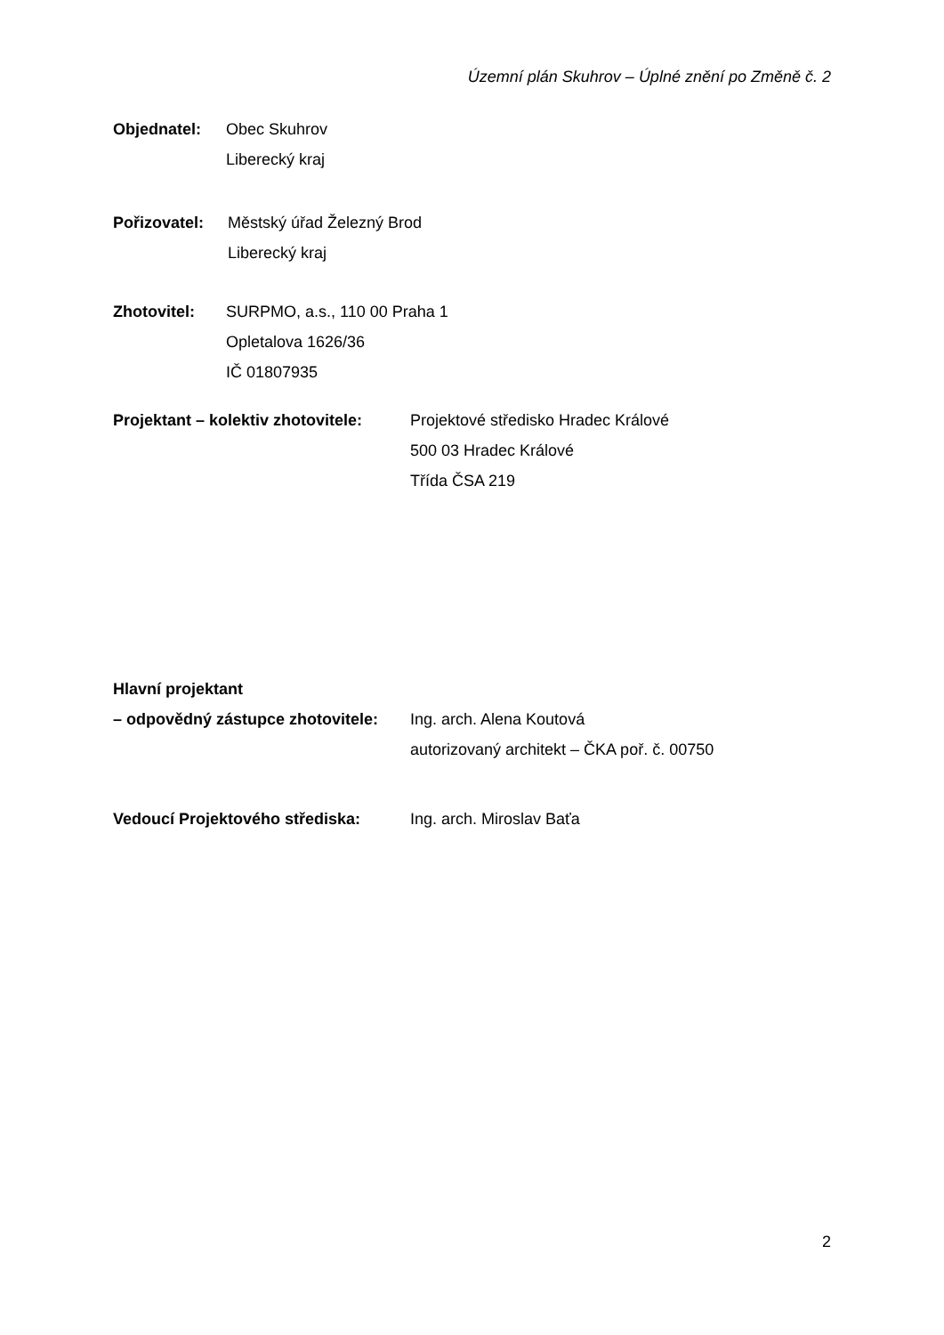Územní plán Skuhrov – Úplné znění po Změně č. 2
Objednatel: Obec Skuhrov
Liberecký kraj
Pořizovatel: Městský úřad Železný Brod
Liberecký kraj
Zhotovitel: SURPMO, a.s., 110 00 Praha 1
Opletalova 1626/36
IČ 01807935
Projektant – kolektiv zhotovitele: Projektové středisko Hradec Králové
500 03 Hradec Králové
Třída ČSA 219
Hlavní projektant
– odpovědný zástupce zhotovitele: Ing. arch. Alena Koutová
autorizovaný architekt – ČKA poř. č. 00750
Vedoucí Projektového střediska: Ing. arch. Miroslav Baťa
2